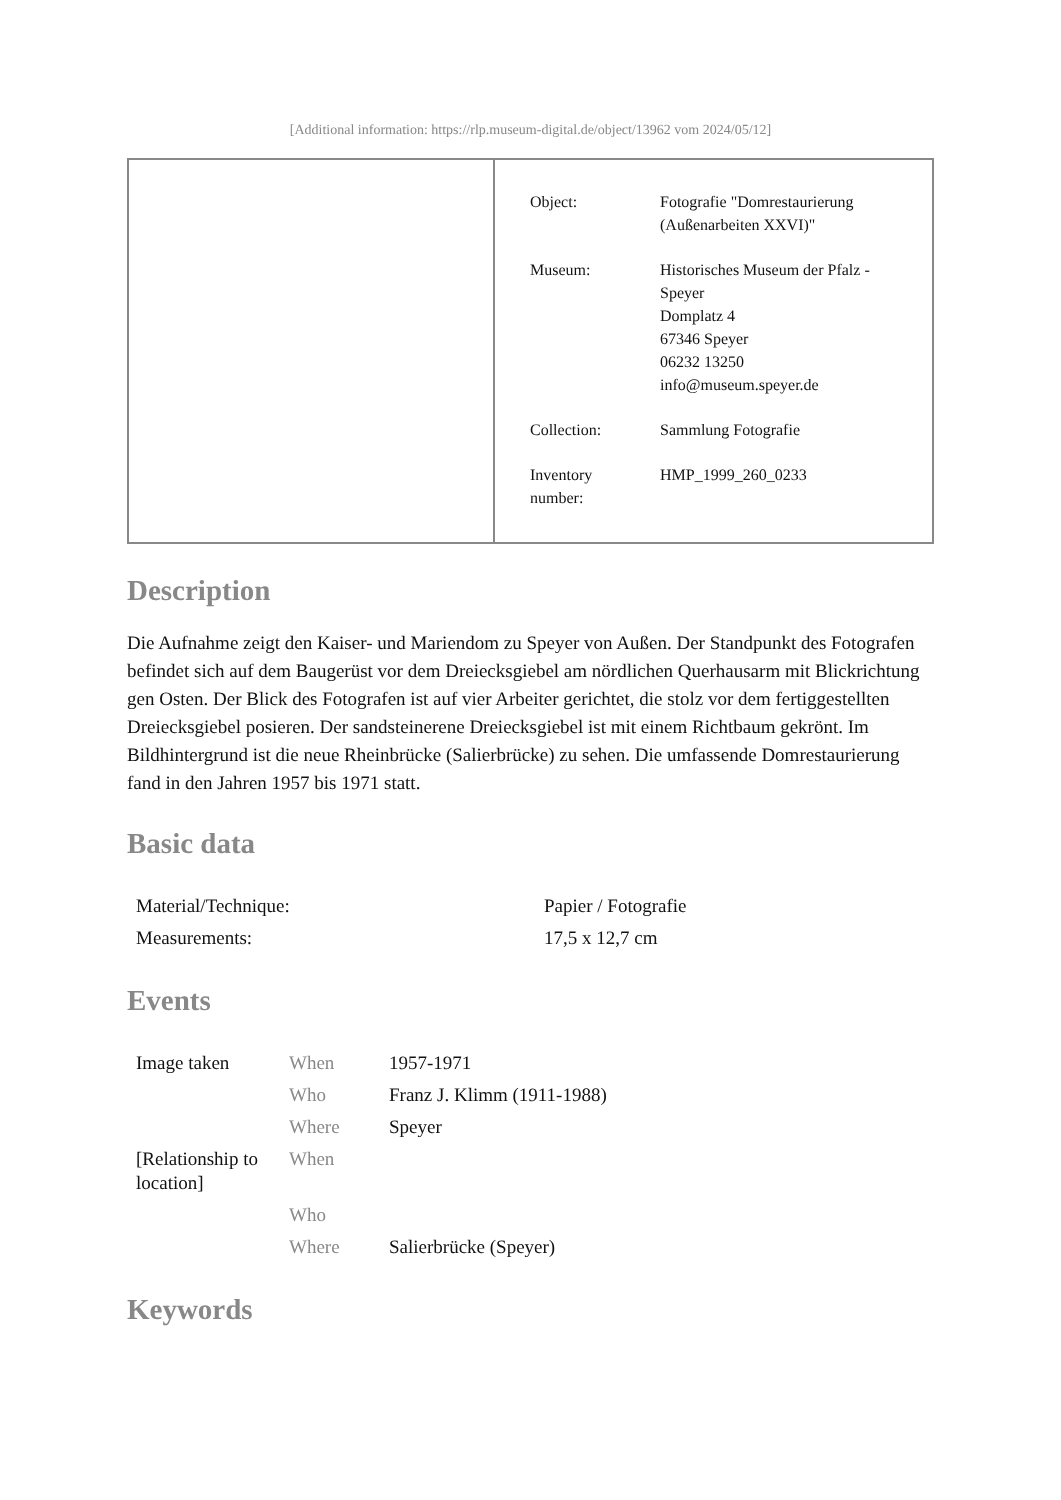[Additional information: https://rlp.museum-digital.de/object/13962 vom 2024/05/12]
| Object: | Fotografie "Domrestaurierung (Außenarbeiten XXVI)" |
| Museum: | Historisches Museum der Pfalz - Speyer Domplatz 4 67346 Speyer 06232 13250 info@museum.speyer.de |
| Collection: | Sammlung Fotografie |
| Inventory number: | HMP_1999_260_0233 |
Description
Die Aufnahme zeigt den Kaiser- und Mariendom zu Speyer von Außen. Der Standpunkt des Fotografen befindet sich auf dem Baugerüst vor dem Dreiecksgiebel am nördlichen Querhausarm mit Blickrichtung gen Osten. Der Blick des Fotografen ist auf vier Arbeiter gerichtet, die stolz vor dem fertiggestellten Dreiecksgiebel posieren. Der sandsteinerene Dreiecksgiebel ist mit einem Richtbaum gekrönt. Im Bildhintergrund ist die neue Rheinbrücke (Salierbrücke) zu sehen. Die umfassende Domrestaurierung fand in den Jahren 1957 bis 1971 statt.
Basic data
| Material/Technique: | Papier / Fotografie |
| Measurements: | 17,5 x 12,7 cm |
Events
| Image taken | When | 1957-1971 |
| | Who | Franz J. Klimm (1911-1988) |
| | Where | Speyer |
| [Relationship to location] | When | |
| | Who | |
| | Where | Salierbrücke (Speyer) |
Keywords